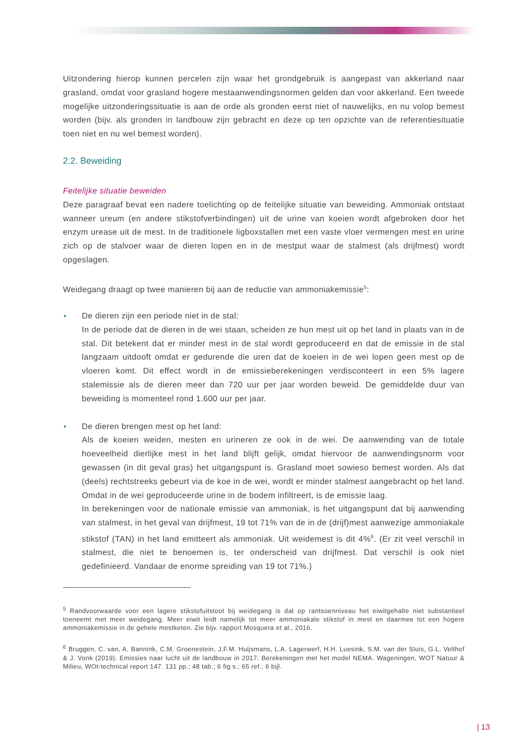Uitzondering hierop kunnen percelen zijn waar het grondgebruik is aangepast van akkerland naar grasland, omdat voor grasland hogere mestaanwendingsnormen gelden dan voor akkerland. Een tweede mogelijke uitzonderingssituatie is aan de orde als gronden eerst niet of nauwelijks, en nu volop bemest worden (bijv. als gronden in landbouw zijn gebracht en deze op ten opzichte van de referentiesituatie toen niet en nu wel bemest worden).
2.2. Beweiding
Feitelijke situatie beweiden
Deze paragraaf bevat een nadere toelichting op de feitelijke situatie van beweiding. Ammoniak ontstaat wanneer ureum (en andere stikstofverbindingen) uit de urine van koeien wordt afgebroken door het enzym urease uit de mest. In de traditionele ligboxstallen met een vaste vloer vermengen mest en urine zich op de stalvoer waar de dieren lopen en in de mestput waar de stalmest (als drijfmest) wordt opgeslagen.
Weidegang draagt op twee manieren bij aan de reductie van ammoniakemissie<sup>5</sup>:
De dieren zijn een periode niet in de stal:
In de periode dat de dieren in de wei staan, scheiden ze hun mest uit op het land in plaats van in de stal. Dit betekent dat er minder mest in de stal wordt geproduceerd en dat de emissie in de stal langzaam uitdooft omdat er gedurende die uren dat de koeien in de wei lopen geen mest op de vloeren komt. Dit effect wordt in de emissieberekeningen verdisconteert in een 5% lagere stalemissie als de dieren meer dan 720 uur per jaar worden beweid. De gemiddelde duur van beweiding is momenteel rond 1.600 uur per jaar.
De dieren brengen mest op het land:
Als de koeien weiden, mesten en urineren ze ook in de wei. De aanwending van de totale hoeveelheid dierlijke mest in het land blijft gelijk, omdat hiervoor de aanwendingsnorm voor gewassen (in dit geval gras) het uitgangspunt is. Grasland moet sowieso bemest worden. Als dat (deels) rechtstreeks gebeurt via de koe in de wei, wordt er minder stalmest aangebracht op het land. Omdat in de wei geproduceerde urine in de bodem infiltreert, is de emissie laag.
In berekeningen voor de nationale emissie van ammoniak, is het uitgangspunt dat bij aanwending van stalmest, in het geval van drijfmest, 19 tot 71% van de in de (drijf)mest aanwezige ammoniakale stikstof (TAN) in het land emitteert als ammoniak. Uit weidemest is dit 4%<sup>6</sup>. (Er zit veel verschil in stalmest, die niet te benoemen is, ter onderscheid van drijfmest. Dat verschil is ook niet gedefinieerd. Vandaar de enorme spreiding van 19 tot 71%.)
<sup>5</sup> Randvoorwaarde voor een lagere stikstofuitstoot bij weidegang is dat op rantsoenniveau het eiwitgehalte niet substantieel toeneemt met meer weidegang. Meer eiwit leidt namelijk tot meer ammoniakale stikstof in mest en daarmee tot een hogere ammoniakemissie in de gehele mestketen. Zie bijv. rapport Mosquera et al., 2016.
<sup>6</sup> Bruggen, C. van, A. Bannink, C.M. Groenestein, J.F.M. Huijsmans, L.A. Lagerwerf, H.H. Luesink, S.M. van der Sluis, G.L. Velthof & J. Vonk (2019). Emissies naar lucht uit de landbouw in 2017. Berekeningen met het model NEMA. Wageningen, WOT Natuur & Milieu, WOt-technical report 147. 131 pp.; 48 tab.; 6 fig s.; 65 ref.; 6 bijl.
| 13